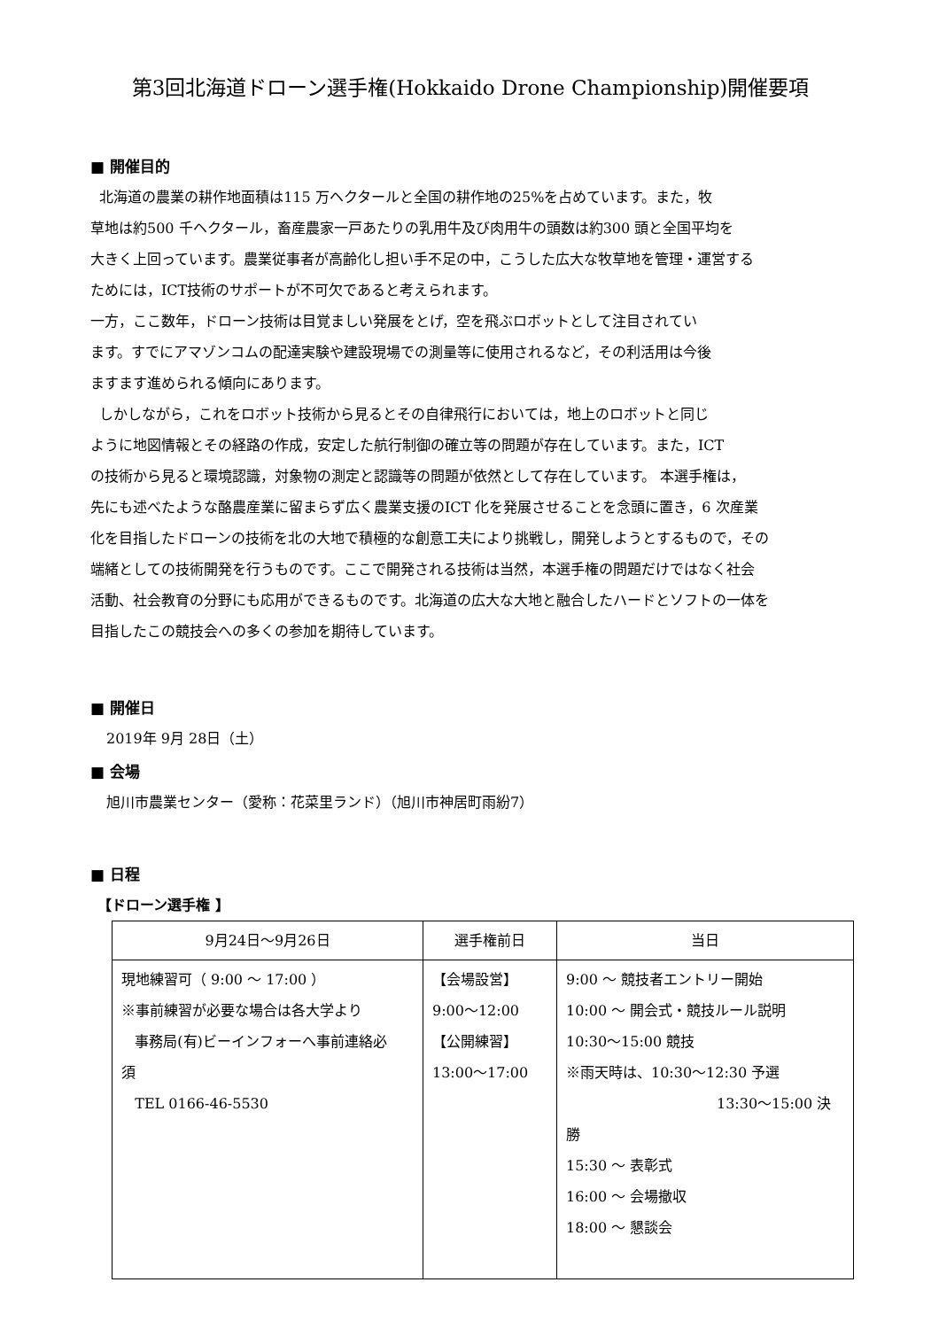第3回北海道ドローン選手権(Hokkaido Drone Championship)開催要項
■ 開催目的
北海道の農業の耕作地面積は115 万ヘクタールと全国の耕作地の25%を占めています。また，牧
草地は約500 千ヘクタール，畜産農家一戸あたりの乳用牛及び肉用牛の頭数は約300 頭と全国平均を
大きく上回っています。農業従事者が高齢化し担い手不足の中，こうした広大な牧草地を管理・運営する
ためには，ICT技術のサポートが不可欠であると考えられます。
一方，ここ数年，ドローン技術は目覚ましい発展をとげ，空を飛ぶロボットとして注目されてい
ます。すでにアマゾンコムの配達実験や建設現場での測量等に使用されるなど，その利活用は今後
ますます進められる傾向にあります。
しかしながら，これをロボット技術から見るとその自律飛行においては，地上のロボットと同じ
ように地図情報とその経路の作成，安定した航行制御の確立等の問題が存在しています。また，ICT
の技術から見ると環境認識，対象物の測定と認識等の問題が依然として存在しています。 本選手権は，
先にも述べたような酪農産業に留まらず広く農業支援のICT 化を発展させることを念頭に置き，6 次産業
化を目指したドローンの技術を北の大地で積極的な創意工夫により挑戦し，開発しようとするもので，その
端緒としての技術開発を行うものです。ここで開発される技術は当然，本選手権の問題だけではなく社会
活動、社会教育の分野にも応用ができるものです。北海道の広大な大地と融合したハードとソフトの一体を
目指したこの競技会への多くの参加を期待しています。
■ 開催日
2019年 9月 28日（土）
■ 会場
旭川市農業センター（愛称：花菜里ランド）（旭川市神居町雨紛7）
■ 日程
【ドローン選手権 】
| 9月24日～9月26日 | 選手権前日 | 当日 |
| --- | --- | --- |
| 現地練習可（ 9:00 ～ 17:00 ） ※事前練習が必要な場合は各大学より 事務局(有)ビーインフォーへ事前連絡必 須 TEL 0166-46-5530 | 【会場設営】 9:00～12:00 【公開練習】 13:00～17:00 | 9:00 ～ 競技者エントリー開始 10:00 ～ 開会式・競技ルール説明 10:30～15:00 競技 ※雨天時は、10:30～12:30 予選 13:30～15:00 決勝 15:30 ～ 表彰式 16:00 ～ 会場撤収 18:00 ～ 懇談会 |